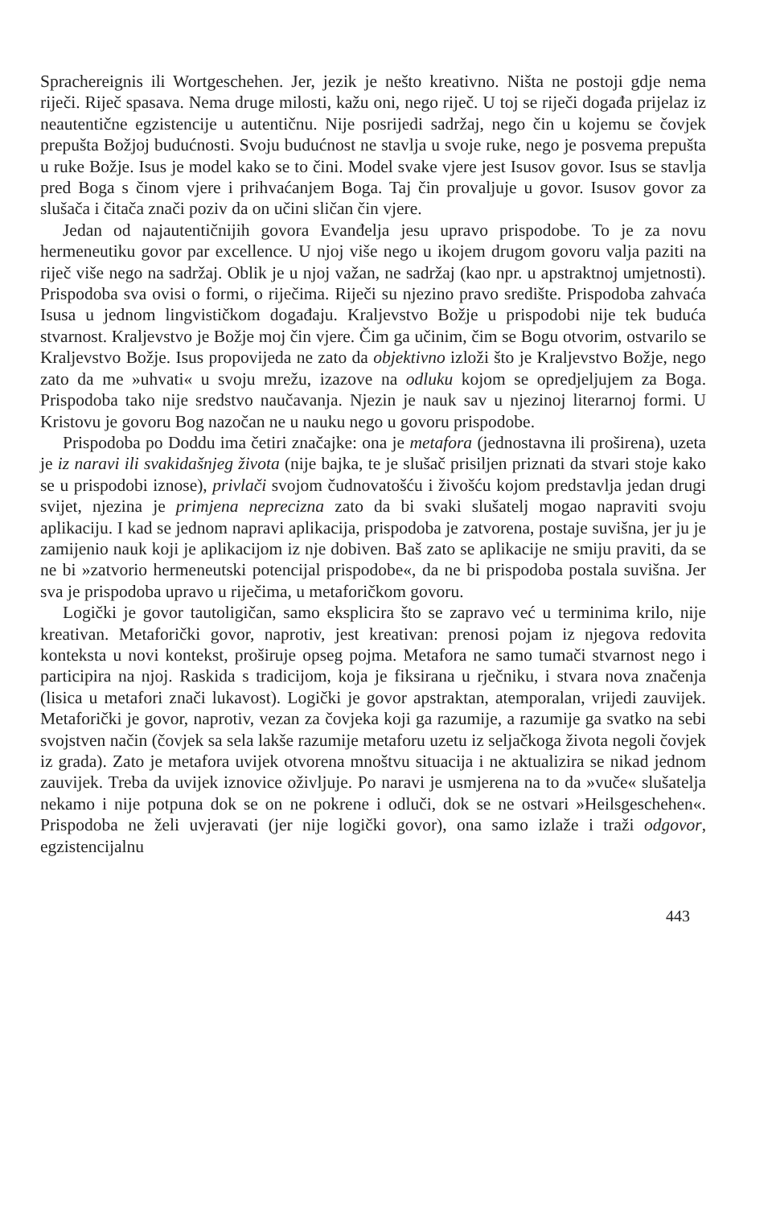Sprachereignis ili Wortgeschehen. Jer, jezik je nešto kreativno. Ništa ne postoji gdje nema riječi. Riječ spasava. Nema druge milosti, kažu oni, nego riječ. U toj se riječi događa prijelaz iz neautentične egzistencije u autentičnu. Nije posrijedi sadržaj, nego čin u kojemu se čovjek prepušta Božjoj budućnosti. Svoju budućnost ne stavlja u svoje ruke, nego je posvema prepušta u ruke Božje. Isus je model kako se to čini. Model svake vjere jest Isusov govor. Isus se stavlja pred Boga s činom vjere i prihvaćanjem Boga. Taj čin provaljuje u govor. Isusov govor za slušača i čitača znači poziv da on učini sličan čin vjere.
Jedan od najautentičnijih govora Evanđelja jesu upravo prispodobe. To je za novu hermeneutiku govor par excellence. U njoj više nego u ikojem drugom govoru valja paziti na riječ više nego na sadržaj. Oblik je u njoj važan, ne sadržaj (kao npr. u apstraktnoj umjetnosti). Prispodoba sva ovisi o formi, o riječima. Riječi su njezino pravo središte. Prispodoba zahvaća Isusa u jednom lingvističkom događaju. Kraljevstvo Božje u prispodobi nije tek buduća stvarnost. Kraljevstvo je Božje moj čin vjere. Čim ga učinim, čim se Bogu otvorim, ostvarilo se Kraljevstvo Božje. Isus propovijeda ne zato da objektivno izloži što je Kraljevstvo Božje, nego zato da me »uhvati« u svoju mrežu, izazove na odluku kojom se opredjeljujem za Boga. Prispodoba tako nije sredstvo naučavanja. Njezin je nauk sav u njezinoj literarnoj formi. U Kristovu je govoru Bog nazočan ne u nauku nego u govoru prispodobe.
Prispodoba po Doddu ima četiri značajke: ona je metafora (jednostavna ili proširena), uzeta je iz naravi ili svakidašnjeg života (nije bajka, te je slušač prisiljen priznati da stvari stoje kako se u prispodobi iznose), privlači svojom čudnovatošću i živošću kojom predstavlja jedan drugi svijet, njezina je primjena neprecizna zato da bi svaki slušatelj mogao napraviti svoju aplikaciju. I kad se jednom napravi aplikacija, prispodoba je zatvorena, postaje suvišna, jer ju je zamijenio nauk koji je aplikacijom iz nje dobiven. Baš zato se aplikacije ne smiju praviti, da se ne bi »zatvorio hermeneutski potencijal prispodobe«, da ne bi prispodoba postala suvišna. Jer sva je prispodoba upravo u riječima, u metaforičkom govoru.
Logički je govor tautoligičan, samo eksplicira što se zapravo već u terminima krilo, nije kreativan. Metaforički govor, naprotiv, jest kreativan: prenosi pojam iz njegova redovita konteksta u novi kontekst, proširuje opseg pojma. Metafora ne samo tumači stvarnost nego i participira na njoj. Raskida s tradicijom, koja je fiksirana u rječniku, i stvara nova značenja (lisica u metafori znači lukavost). Logički je govor apstraktan, atemporalan, vrijedi zauvijek. Metaforički je govor, naprotiv, vezan za čovjeka koji ga razumije, a razumije ga svatko na sebi svojstven način (čovjek sa sela lakše razumije metaforu uzetu iz seljačkoga života negoli čovjek iz grada). Zato je metafora uvijek otvorena mnoštvu situacija i ne aktualizira se nikad jednom zauvijek. Treba da uvijek iznovice oživljuje. Po naravi je usmjerena na to da »vuče« slušatelja nekamo i nije potpuna dok se on ne pokrene i odluči, dok se ne ostvari »Heilsgeschehen«. Prispodoba ne želi uvjeravati (jer nije logički govor), ona samo izlaže i traži odgovor, egzistencijalnu
443